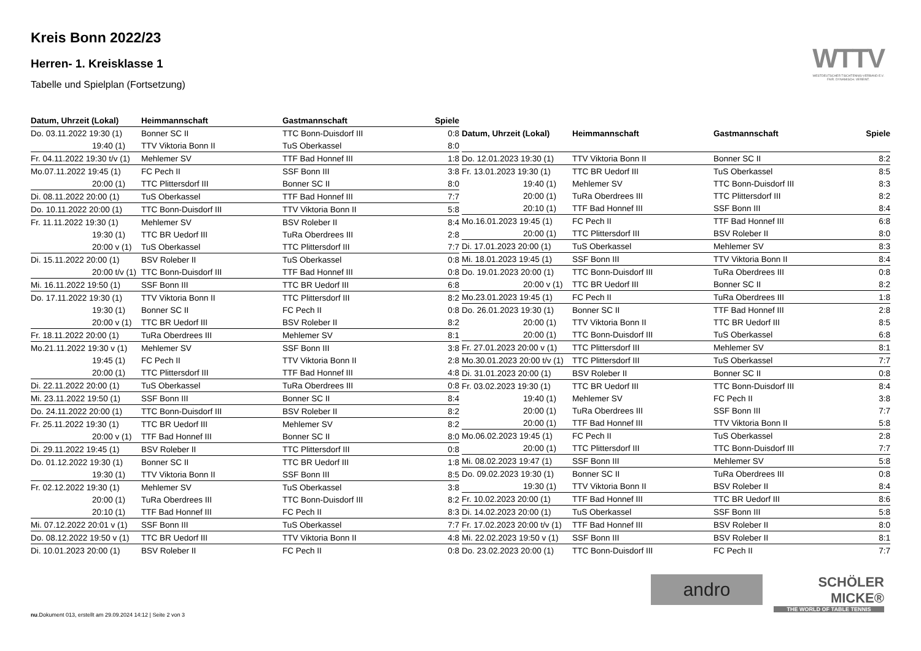Kreis Bonn 2022/23
Herren- 1. Kreisklasse 1
Tabelle und Spielplan (Fortsetzung)
WTTV
WESTDEUTSCHER TISCHTENNIS-VERBAND E.V.
FAIR. DYNAMISCH. VEREINT.
| Datum, Uhrzeit (Lokal) | Heimmannschaft | Gastmannschaft | Spiele |
| --- | --- | --- | --- |
| Do. 03.11.2022 19:30 (1) | Bonner SC II | TTC Bonn-Duisdorf III | 0:8 |
| 19:40 (1) | TTV Viktoria Bonn II | TuS Oberkassel | 8:0 |
| Fr. 04.11.2022 19:30 t/v (1) | Mehlemer SV | TTF Bad Honnef III | 1:8 |
| Mo.07.11.2022 19:45 (1) | FC Pech II | SSF Bonn III | 3:8 |
| 20:00 (1) | TTC Plittersdorf III | Bonner SC II | 8:0 |
| Di. 08.11.2022 20:00 (1) | TuS Oberkassel | TTF Bad Honnef III | 7:7 |
| Do. 10.11.2022 20:00 (1) | TTC Bonn-Duisdorf III | TTV Viktoria Bonn II | 5:8 |
| Fr. 11.11.2022 19:30 (1) | Mehlemer SV | BSV Roleber II | 8:4 |
| 19:30 (1) | TTC BR Uedorf III | TuRa Oberdrees III | 2:8 |
| 20:00 v (1) | TuS Oberkassel | TTC Plittersdorf III | 7:7 |
| Di. 15.11.2022 20:00 (1) | BSV Roleber II | TuS Oberkassel | 0:8 |
| 20:00 t/v (1) | TTC Bonn-Duisdorf III | TTF Bad Honnef III | 0:8 |
| Mi. 16.11.2022 19:50 (1) | SSF Bonn III | TTC BR Uedorf III | 6:8 |
| Do. 17.11.2022 19:30 (1) | TTV Viktoria Bonn II | TTC Plittersdorf III | 8:2 |
| 19:30 (1) | Bonner SC II | FC Pech II | 0:8 |
| 20:00 v (1) | TTC BR Uedorf III | BSV Roleber II | 8:2 |
| Fr. 18.11.2022 20:00 (1) | TuRa Oberdrees III | Mehlemer SV | 8:1 |
| Mo.21.11.2022 19:30 v (1) | Mehlemer SV | SSF Bonn III | 3:8 |
| 19:45 (1) | FC Pech II | TTV Viktoria Bonn II | 2:8 |
| 20:00 (1) | TTC Plittersdorf III | TTF Bad Honnef III | 4:8 |
| Di. 22.11.2022 20:00 (1) | TuS Oberkassel | TuRa Oberdrees III | 0:8 |
| Mi. 23.11.2022 19:50 (1) | SSF Bonn III | Bonner SC II | 8:4 |
| Do. 24.11.2022 20:00 (1) | TTC Bonn-Duisdorf III | BSV Roleber II | 8:2 |
| Fr. 25.11.2022 19:30 (1) | TTC BR Uedorf III | Mehlemer SV | 8:2 |
| 20:00 v (1) | TTF Bad Honnef III | Bonner SC II | 8:0 |
| Di. 29.11.2022 19:45 (1) | BSV Roleber II | TTC Plittersdorf III | 0:8 |
| Do. 01.12.2022 19:30 (1) | Bonner SC II | TTC BR Uedorf III | 1:8 |
| 19:30 (1) | TTV Viktoria Bonn II | SSF Bonn III | 8:5 |
| Fr. 02.12.2022 19:30 (1) | Mehlemer SV | TuS Oberkassel | 3:8 |
| 20:00 (1) | TuRa Oberdrees III | TTC Bonn-Duisdorf III | 8:2 |
| 20:10 (1) | TTF Bad Honnef III | FC Pech II | 8:3 |
| Mi. 07.12.2022 20:01 v (1) | SSF Bonn III | TuS Oberkassel | 7:7 |
| Do. 08.12.2022 19:50 v (1) | TTC BR Uedorf III | TTV Viktoria Bonn II | 4:8 |
| Di. 10.01.2023 20:00 (1) | BSV Roleber II | FC Pech II | 0:8 |
| Datum, Uhrzeit (Lokal) | Heimmannschaft | Gastmannschaft | Spiele |
| --- | --- | --- | --- |
| Do. 12.01.2023 19:30 (1) | TTV Viktoria Bonn II | Bonner SC II | 8:2 |
| Fr. 13.01.2023 19:30 (1) | TTC BR Uedorf III | TuS Oberkassel | 8:5 |
| 19:40 (1) | Mehlemer SV | TTC Bonn-Duisdorf III | 8:3 |
| 20:00 (1) | TuRa Oberdrees III | TTC Plittersdorf III | 8:2 |
| 20:10 (1) | TTF Bad Honnef III | SSF Bonn III | 8:4 |
| Mo.16.01.2023 19:45 (1) | FC Pech II | TTF Bad Honnef III | 6:8 |
| 20:00 (1) | TTC Plittersdorf III | BSV Roleber II | 8:0 |
| Di. 17.01.2023 20:00 (1) | TuS Oberkassel | Mehlemer SV | 8:3 |
| Mi. 18.01.2023 19:45 (1) | SSF Bonn III | TTV Viktoria Bonn II | 8:4 |
| Do. 19.01.2023 20:00 (1) | TTC Bonn-Duisdorf III | TuRa Oberdrees III | 0:8 |
| 20:00 v (1) | TTC BR Uedorf III | Bonner SC II | 8:2 |
| Mo.23.01.2023 19:45 (1) | FC Pech II | TuRa Oberdrees III | 1:8 |
| Do. 26.01.2023 19:30 (1) | Bonner SC II | TTF Bad Honnef III | 2:8 |
| 20:00 (1) | TTV Viktoria Bonn II | TTC BR Uedorf III | 8:5 |
| 20:00 (1) | TTC Bonn-Duisdorf III | TuS Oberkassel | 6:8 |
| Fr. 27.01.2023 20:00 v (1) | TTC Plittersdorf III | Mehlemer SV | 8:1 |
| Mo.30.01.2023 20:00 t/v (1) | TTC Plittersdorf III | TuS Oberkassel | 7:7 |
| Di. 31.01.2023 20:00 (1) | BSV Roleber II | Bonner SC II | 0:8 |
| Fr. 03.02.2023 19:30 (1) | TTC BR Uedorf III | TTC Bonn-Duisdorf III | 8:4 |
| 19:40 (1) | Mehlemer SV | FC Pech II | 3:8 |
| 20:00 (1) | TuRa Oberdrees III | SSF Bonn III | 7:7 |
| 20:00 (1) | TTF Bad Honnef III | TTV Viktoria Bonn II | 5:8 |
| Mo.06.02.2023 19:45 (1) | FC Pech II | TuS Oberkassel | 2:8 |
| 20:00 (1) | TTC Plittersdorf III | TTC Bonn-Duisdorf III | 7:7 |
| Mi. 08.02.2023 19:47 (1) | SSF Bonn III | Mehlemer SV | 5:8 |
| Do. 09.02.2023 19:30 (1) | Bonner SC II | TuRa Oberdrees III | 0:8 |
| 19:30 (1) | TTV Viktoria Bonn II | BSV Roleber II | 8:4 |
| Fr. 10.02.2023 20:00 (1) | TTF Bad Honnef III | TTC BR Uedorf III | 8:6 |
| Di. 14.02.2023 20:00 (1) | TuS Oberkassel | SSF Bonn III | 5:8 |
| Fr. 17.02.2023 20:00 t/v (1) | TTF Bad Honnef III | BSV Roleber II | 8:0 |
| Mi. 22.02.2023 19:50 v (1) | SSF Bonn III | BSV Roleber II | 8:1 |
| Do. 23.02.2023 20:00 (1) | TTC Bonn-Duisdorf III | FC Pech II | 7:7 |
andro
SCHÖLER
MICKE®
THE WORLD OF TABLE TENNIS
nu.Dokument 013, erstellt am 29.09.2024 14:12 | Seite 2 von 3